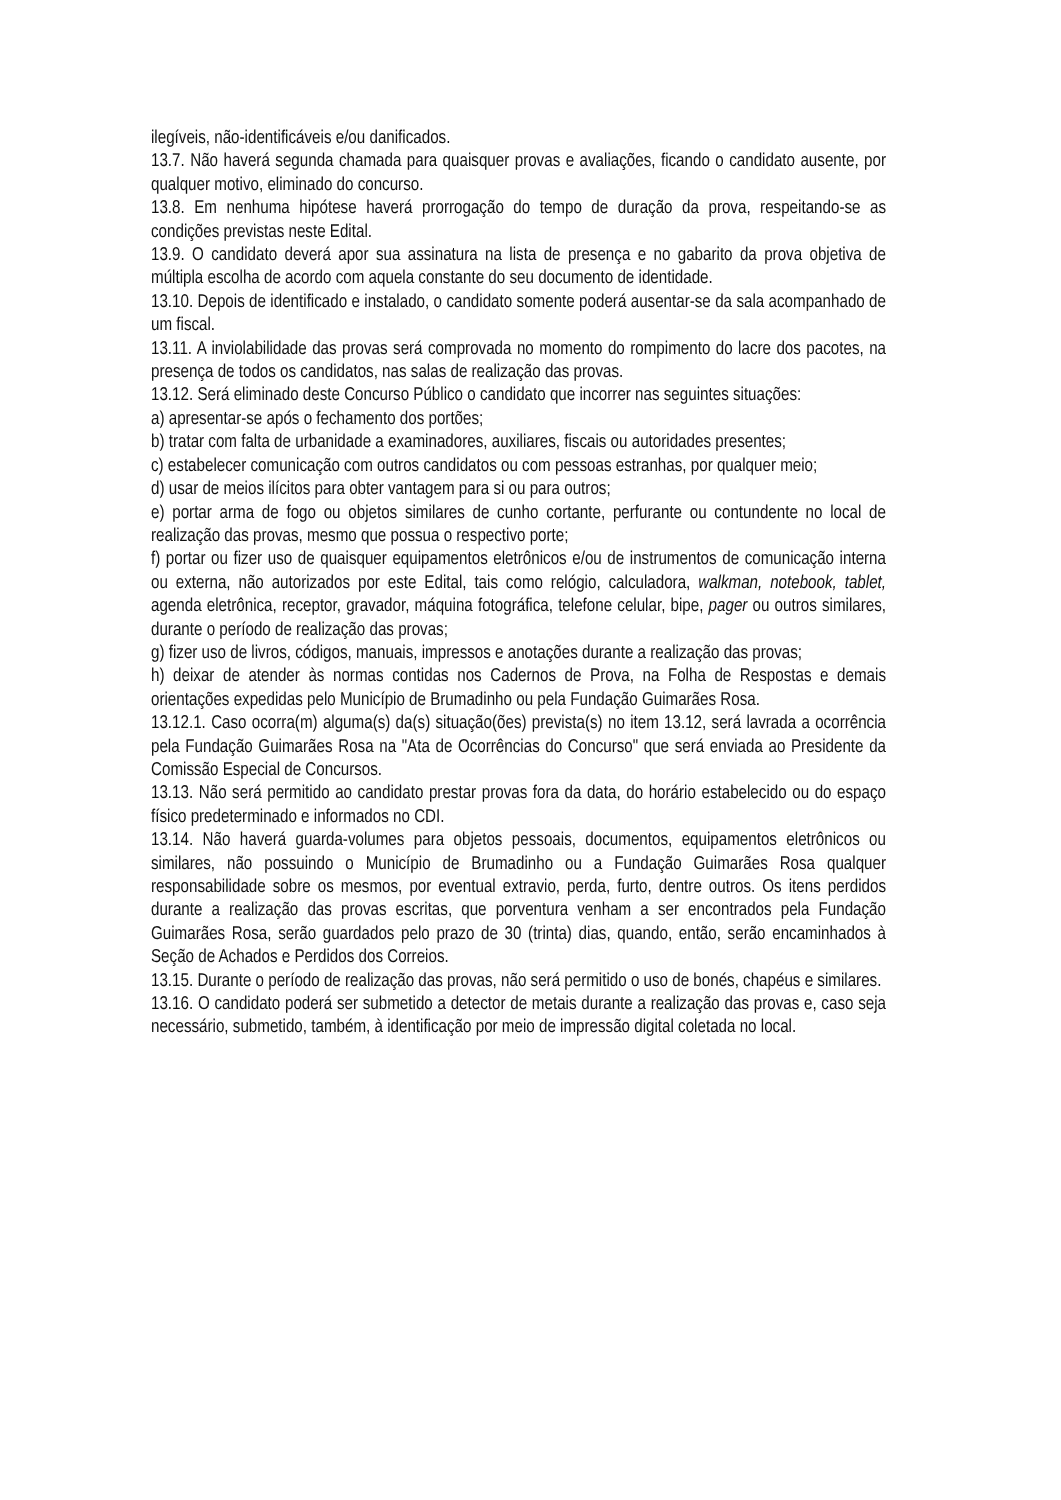ilegíveis, não-identificáveis e/ou danificados.
13.7. Não haverá segunda chamada para quaisquer provas e avaliações, ficando o candidato ausente, por qualquer motivo, eliminado do concurso.
13.8. Em nenhuma hipótese haverá prorrogação do tempo de duração da prova, respeitando-se as condições previstas neste Edital.
13.9. O candidato deverá apor sua assinatura na lista de presença e no gabarito da prova objetiva de múltipla escolha de acordo com aquela constante do seu documento de identidade.
13.10. Depois de identificado e instalado, o candidato somente poderá ausentar-se da sala acompanhado de um fiscal.
13.11. A inviolabilidade das provas será comprovada no momento do rompimento do lacre dos pacotes, na presença de todos os candidatos, nas salas de realização das provas.
13.12. Será eliminado deste Concurso Público o candidato que incorrer nas seguintes situações:
a) apresentar-se após o fechamento dos portões;
b) tratar com falta de urbanidade a examinadores, auxiliares, fiscais ou autoridades presentes;
c) estabelecer comunicação com outros candidatos ou com pessoas estranhas, por qualquer meio;
d) usar de meios ilícitos para obter vantagem para si ou para outros;
e) portar arma de fogo ou objetos similares de cunho cortante, perfurante ou contundente no local de realização das provas, mesmo que possua o respectivo porte;
f) portar ou fizer uso de quaisquer equipamentos eletrônicos e/ou de instrumentos de comunicação interna ou externa, não autorizados por este Edital, tais como relógio, calculadora, walkman, notebook, tablet, agenda eletrônica, receptor, gravador, máquina fotográfica, telefone celular, bipe, pager ou outros similares, durante o período de realização das provas;
g) fizer uso de livros, códigos, manuais, impressos e anotações durante a realização das provas;
h) deixar de atender às normas contidas nos Cadernos de Prova, na Folha de Respostas e demais orientações expedidas pelo Município de Brumadinho ou pela Fundação Guimarães Rosa.
13.12.1. Caso ocorra(m) alguma(s) da(s) situação(ões) prevista(s) no item 13.12, será lavrada a ocorrência pela Fundação Guimarães Rosa na "Ata de Ocorrências do Concurso" que será enviada ao Presidente da Comissão Especial de Concursos.
13.13. Não será permitido ao candidato prestar provas fora da data, do horário estabelecido ou do espaço físico predeterminado e informados no CDI.
13.14. Não haverá guarda-volumes para objetos pessoais, documentos, equipamentos eletrônicos ou similares, não possuindo o Município de Brumadinho ou a Fundação Guimarães Rosa qualquer responsabilidade sobre os mesmos, por eventual extravio, perda, furto, dentre outros. Os itens perdidos durante a realização das provas escritas, que porventura venham a ser encontrados pela Fundação Guimarães Rosa, serão guardados pelo prazo de 30 (trinta) dias, quando, então, serão encaminhados à Seção de Achados e Perdidos dos Correios.
13.15. Durante o período de realização das provas, não será permitido o uso de bonés, chapéus e similares.
13.16. O candidato poderá ser submetido a detector de metais durante a realização das provas e, caso seja necessário, submetido, também, à identificação por meio de impressão digital coletada no local.